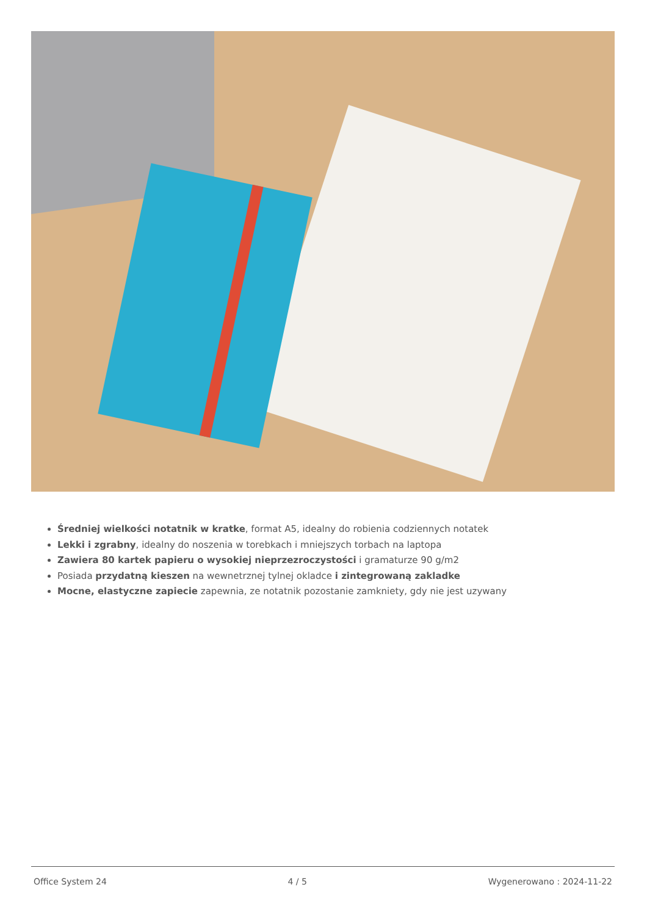Średniej wielkości notatnik w kratke, format A5, idealny do robienia codziennych notatek
Lekki i zgrabny, idealny do noszenia w torebkach i mniejszych torbach na laptopa
Zawiera 80 kartek papieru o wysokiej nieprzezroczystości i gramaturze 90 g/m2
Posiada przydatną kieszen na wewnetrznej tylnej okladce i zintegrowaną zakladke
Mocne, elastyczne zapiecie zapewnia, ze notatnik pozostanie zamkniety, gdy nie jest uzywany
Office System 24 4 / 5 Wygenerowano : 2024-11-22